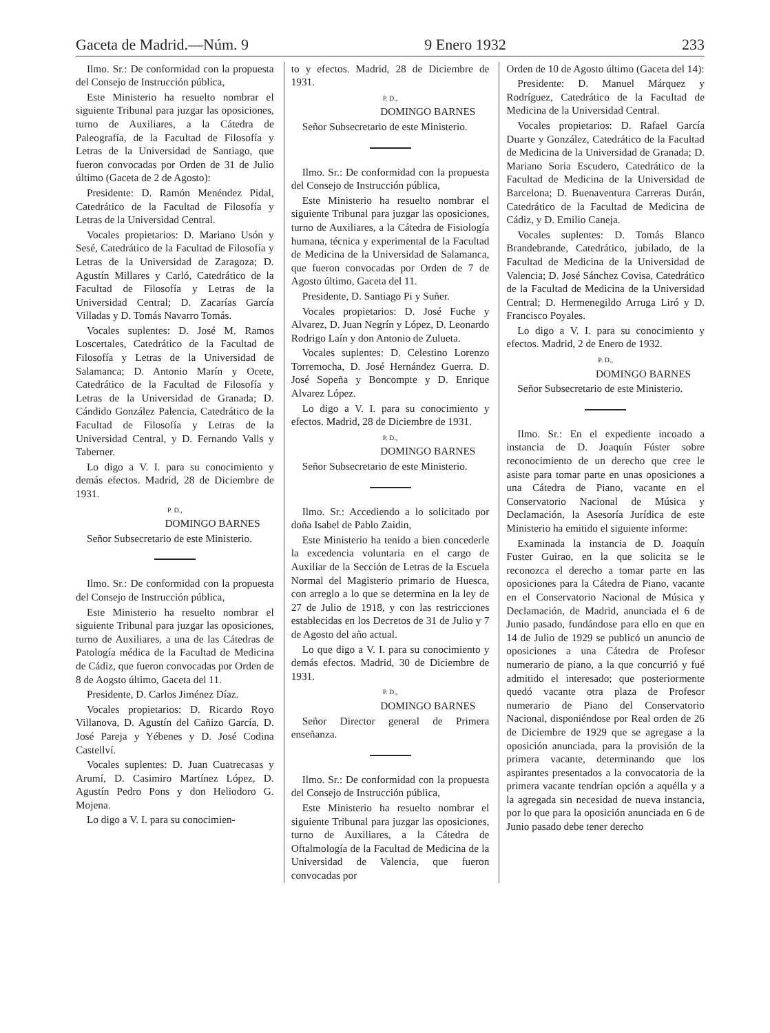Gaceta de Madrid.—Núm. 9 9 Enero 1932 233
Ilmo. Sr.: De conformidad con la propuesta del Consejo de Instrucción pública,
Este Ministerio ha resuelto nombrar el siguiente Tribunal para juzgar las oposiciones, turno de Auxiliares, a la Cátedra de Paleografía, de la Facultad de Filosofía y Letras de la Universidad de Santiago, que fueron convocadas por Orden de 31 de Julio último (Gaceta de 2 de Agosto):
Presidente: D. Ramón Menéndez Pidal, Catedrático de la Facultad de Filosofía y Letras de la Universidad Central.
Vocales propietarios: D. Mariano Usón y Sesé, Catedrático de la Facultad de Filosofía y Letras de la Universidad de Zaragoza; D. Agustín Millares y Carló, Catedrático de la Facultad de Filosofía y Letras de la Universidad Central; D. Zacarías García Villadas y D. Tomás Navarro Tomás.
Vocales suplentes: D. José M. Ramos Loscertales, Catedrático de la Facultad de Filosofía y Letras de la Universidad de Salamanca; D. Antonio Marín y Ocete, Catedrático de la Facultad de Filosofía y Letras de la Universidad de Granada; D. Cándido González Palencia, Catedrático de la Facultad de Filosofía y Letras de la Universidad Central, y D. Fernando Valls y Taberner.
Lo digo a V. I. para su conocimiento y demás efectos. Madrid, 28 de Diciembre de 1931.
P. D.,
DOMINGO BARNES
Señor Subsecretario de este Ministerio.
Ilmo. Sr.: De conformidad con la propuesta del Consejo de Instrucción pública,
Este Ministerio ha resuelto nombrar el siguiente Tribunal para juzgar las oposiciones, turno de Auxiliares, a una de las Cátedras de Patología médica de la Facultad de Medicina de Cádiz, que fueron convocadas por Orden de 8 de Aogsto último, Gaceta del 11.
Presidente, D. Carlos Jiménez Díaz.
Vocales propietarios: D. Ricardo Royo Villanova, D. Agustín del Cañizo García, D. José Pareja y Yébenes y D. José Codina Castellví.
Vocales suplentes: D. Juan Cuatrecasas y Arumí, D. Casimiro Martínez López, D. Agustín Pedro Pons y don Heliodoro G. Mojena.
Lo digo a V. I. para su conocimien-
to y efectos. Madrid, 28 de Diciembre de 1931.
P. D.,
DOMINGO BARNES
Señor Subsecretario de este Ministerio.
Ilmo. Sr.: De conformidad con la propuesta del Consejo de Instrucción pública,
Este Ministerio ha resuelto nombrar el siguiente Tribunal para juzgar las oposiciones, turno de Auxiliares, a la Cátedra de Fisiología humana, técnica y experimental de la Facultad de Medicina de la Universidad de Salamanca, que fueron convocadas por Orden de 7 de Agosto último, Gaceta del 11.
Presidente, D. Santiago Pi y Suñer.
Vocales propietarios: D. José Fuche y Alvarez, D. Juan Negrín y López, D. Leonardo Rodrigo Laín y don Antonio de Zulueta.
Vocales suplentes: D. Celestino Lorenzo Torremocha, D. José Hernández Guerra. D. José Sopeña y Boncompte y D. Enrique Alvarez López.
Lo digo a V. I. para su conocimiento y efectos. Madrid, 28 de Diciembre de 1931.
P. D.,
DOMINGO BARNES
Señor Subsecretario de este Ministerio.
Ilmo. Sr.: Accediendo a lo solicitado por doña Isabel de Pablo Zaidin,
Este Ministerio ha tenido a bien concederle la excedencia voluntaria en el cargo de Auxiliar de la Sección de Letras de la Escuela Normal del Magisterio primario de Huesca, con arreglo a lo que se determina en la ley de 27 de Julio de 1918, y con las restricciones establecidas en los Decretos de 31 de Julio y 7 de Agosto del año actual.
Lo que digo a V. I. para su conocimiento y demás efectos. Madrid, 30 de Diciembre de 1931.
P. D.,
DOMINGO BARNES
Señor Director general de Primera enseñanza.
Ilmo. Sr.: De conformidad con la propuesta del Consejo de Instrucción pública,
Este Ministerio ha resuelto nombrar el siguiente Tribunal para juzgar las oposiciones, turno de Auxiliares, a la Cátedra de Oftalmología de la Facultad de Medicina de la Universidad de Valencia, que fueron convocadas por
Orden de 10 de Agosto último (Gaceta del 14):
Presidente: D. Manuel Márquez y Rodríguez, Catedrático de la Facultad de Medicina de la Universidad Central.
Vocales propietarios: D. Rafael García Duarte y González, Catedrático de la Facultad de Medicina de la Universidad de Granada; D. Mariano Soria Escudero, Catedrático de la Facultad de Medicina de la Universidad de Barcelona; D. Buenaventura Carreras Durán, Catedrático de la Facultad de Medicina de Cádiz, y D. Emilio Caneja.
Vocales suplentes: D. Tomás Blanco Brandebrande, Catedrático, jubilado, de la Facultad de Medicina de la Universidad de Valencia; D. José Sánchez Covisa, Catedrático de la Facultad de Medicina de la Universidad Central; D. Hermenegildo Arruga Liró y D. Francisco Poyales.
Lo digo a V. I. para su conocimiento y efectos. Madrid, 2 de Enero de 1932.
P. D.,
DOMINGO BARNES
Señor Subsecretario de este Ministerio.
Ilmo. Sr.: En el expediente incoado a instancia de D. Joaquín Fúster sobre reconocimiento de un derecho que cree le asiste para tomar parte en unas oposiciones a una Cátedra de Piano, vacante en el Conservatorio Nacional de Música y Declamación, la Asesoría Jurídica de este Ministerio ha emitido el siguiente informe:
Examinada la instancia de D. Joaquín Fuster Guirao, en la que solicita se le reconozca el derecho a tomar parte en las oposiciones para la Cátedra de Piano, vacante en el Conservatorio Nacional de Música y Declamación, de Madrid, anunciada el 6 de Junio pasado, fundándose para ello en que en 14 de Julio de 1929 se publicó un anuncio de oposiciones a una Cátedra de Profesor numerario de piano, a la que concurrió y fué admitido el interesado; que posteriormente quedó vacante otra plaza de Profesor numerario de Piano del Conservatorio Nacional, disponiéndose por Real orden de 26 de Diciembre de 1929 que se agregase a la oposición anunciada, para la provisión de la primera vacante, determinando que los aspirantes presentados a la convocatoria de la primera vacante tendrían opción a aquélla y a la agregada sin necesidad de nueva instancia, por lo que para la oposición anunciada en 6 de Junio pasado debe tener derecho